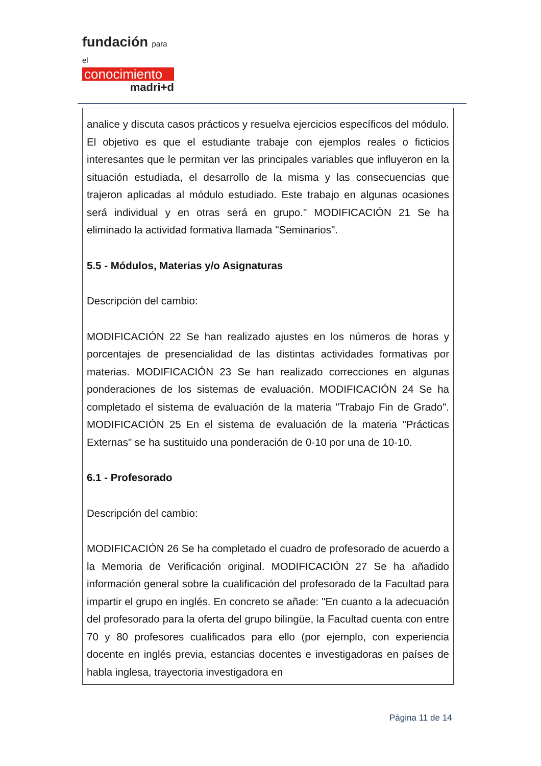fundación para el
conocimiento
madri+d
analice y discuta casos prácticos y resuelva ejercicios específicos del módulo. El objetivo es que el estudiante trabaje con ejemplos reales o ficticios interesantes que le permitan ver las principales variables que influyeron en la situación estudiada, el desarrollo de la misma y las consecuencias que trajeron aplicadas al módulo estudiado. Este trabajo en algunas ocasiones será individual y en otras será en grupo." MODIFICACIÓN 21 Se ha eliminado la actividad formativa llamada "Seminarios".
5.5 - Módulos, Materias y/o Asignaturas
Descripción del cambio:
MODIFICACIÓN 22 Se han realizado ajustes en los números de horas y porcentajes de presencialidad de las distintas actividades formativas por materias. MODIFICACIÓN 23 Se han realizado correcciones en algunas ponderaciones de los sistemas de evaluación. MODIFICACIÓN 24 Se ha completado el sistema de evaluación de la materia "Trabajo Fin de Grado". MODIFICACIÓN 25 En el sistema de evaluación de la materia "Prácticas Externas" se ha sustituido una ponderación de 0-10 por una de 10-10.
6.1 - Profesorado
Descripción del cambio:
MODIFICACIÓN 26 Se ha completado el cuadro de profesorado de acuerdo a la Memoria de Verificación original. MODIFICACIÓN 27 Se ha añadido información general sobre la cualificación del profesorado de la Facultad para impartir el grupo en inglés. En concreto se añade: "En cuanto a la adecuación del profesorado para la oferta del grupo bilingüe, la Facultad cuenta con entre 70 y 80 profesores cualificados para ello (por ejemplo, con experiencia docente en inglés previa, estancias docentes e investigadoras en países de habla inglesa, trayectoria investigadora en
Página 11 de 14